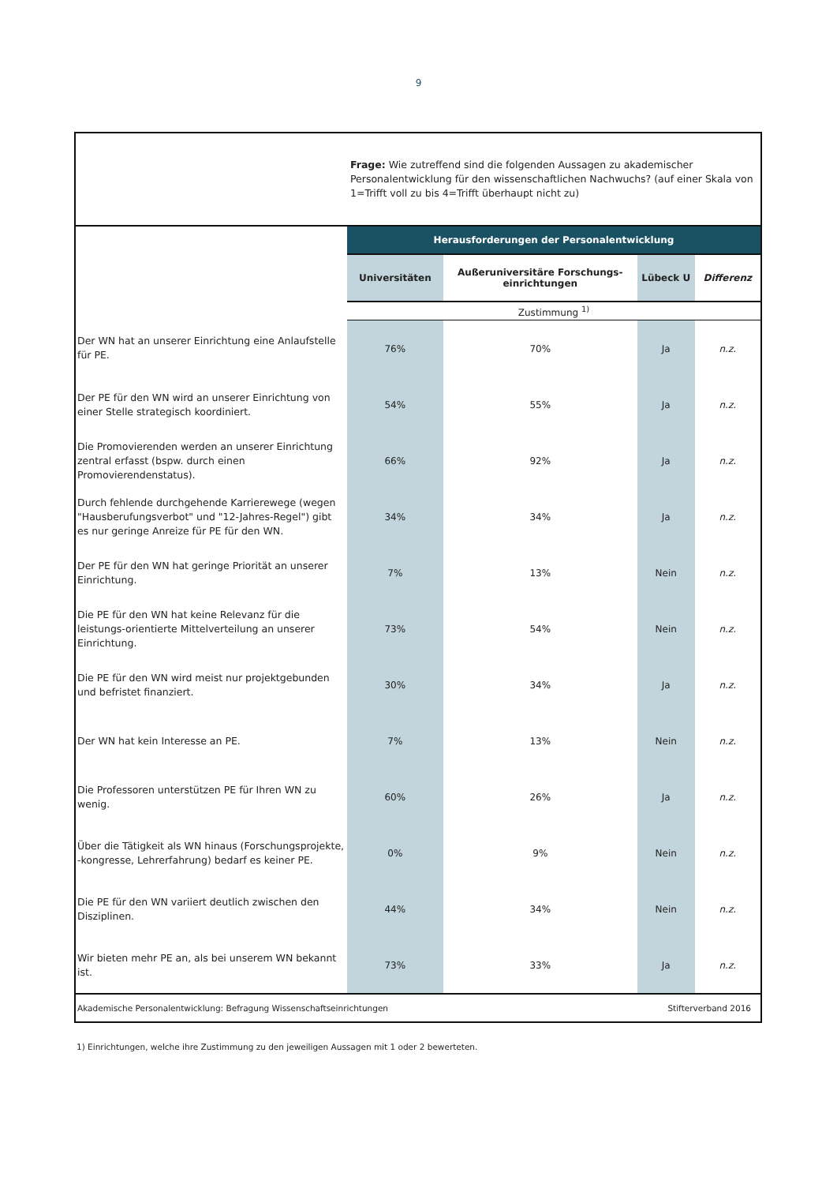9
| | Frage: Wie zutreffend sind die folgenden Aussagen zu akademischer Personalentwicklung für den wissenschaftlichen Nachwuchs? (auf einer Skala von 1=Trifft voll zu bis 4=Trifft überhaupt nicht zu) | | | |
| | Herausforderungen der Personalentwicklung | | | |
| | Universitäten | Außeruniversitäre Forschungs-einrichtungen | Lübeck U | Differenz |
| | Zustimmung <sup>1)</sup> | | | |
| Der WN hat an unserer Einrichtung eine Anlaufstelle für PE. | 76% | 70% | Ja | n.z. |
| Der PE für den WN wird an unserer Einrichtung von einer Stelle strategisch koordiniert. | 54% | 55% | Ja | n.z. |
| Die Promovierenden werden an unserer Einrichtung zentral erfasst (bspw. durch einen Promovierendenstatus). | 66% | 92% | Ja | n.z. |
| Durch fehlende durchgehende Karrierewege (wegen "Hausberufungsverbot" und "12-Jahres-Regel") gibt es nur geringe Anreize für PE für den WN. | 34% | 34% | Ja | n.z. |
| Der PE für den WN hat geringe Priorität an unserer Einrichtung. | 7% | 13% | Nein | n.z. |
| Die PE für den WN hat keine Relevanz für die leistungs-orientierte Mittelverteilung an unserer Einrichtung. | 73% | 54% | Nein | n.z. |
| Die PE für den WN wird meist nur projektgebunden und befristet finanziert. | 30% | 34% | Ja | n.z. |
| Der WN hat kein Interesse an PE. | 7% | 13% | Nein | n.z. |
| Die Professoren unterstützen PE für Ihren WN zu wenig. | 60% | 26% | Ja | n.z. |
| Über die Tätigkeit als WN hinaus (Forschungsprojekte, -kongresse, Lehrerfahrung) bedarf es keiner PE. | 0% | 9% | Nein | n.z. |
| Die PE für den WN variiert deutlich zwischen den Disziplinen. | 44% | 34% | Nein | n.z. |
| Wir bieten mehr PE an, als bei unserem WN bekannt ist. | 73% | 33% | Ja | n.z. |
| Akademische Personalentwicklung: Befragung Wissenschaftseinrichtungen | | | Stifterverband 2016 | |
1) Einrichtungen, welche ihre Zustimmung zu den jeweiligen Aussagen mit 1 oder 2 bewerteten.